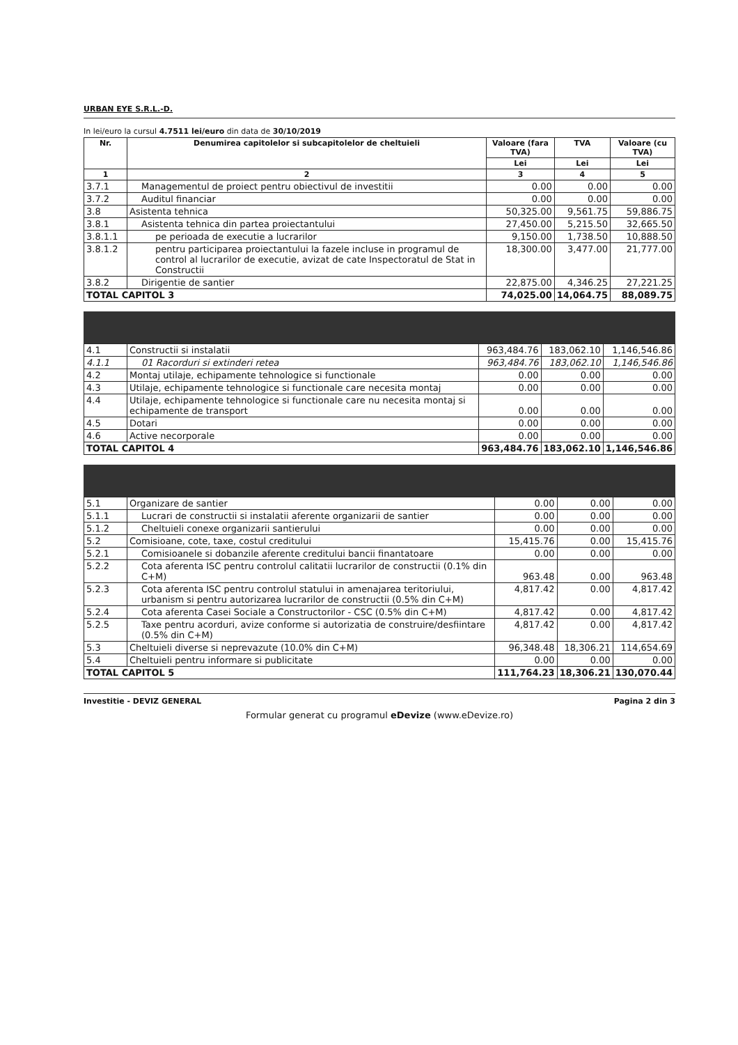URBAN EYE S.R.L.-D.
In lei/euro la cursul 4.7511 lei/euro din data de 30/10/2019
| Nr. | Denumirea capitolelor si subcapitolelor de cheltuieli | Valoare (fara TVA) | TVA | Valoare (cu TVA) |
| --- | --- | --- | --- | --- |
| | | Lei | Lei | Lei |
| 1 | 2 | 3 | 4 | 5 |
| 3.7.1 | Managementul de proiect pentru obiectivul de investitii | 0.00 | 0.00 | 0.00 |
| 3.7.2 | Auditul financiar | 0.00 | 0.00 | 0.00 |
| 3.8 | Asistenta tehnica | 50,325.00 | 9,561.75 | 59,886.75 |
| 3.8.1 | Asistenta tehnica din partea proiectantului | 27,450.00 | 5,215.50 | 32,665.50 |
| 3.8.1.1 | pe perioada de executie a lucrarilor | 9,150.00 | 1,738.50 | 10,888.50 |
| 3.8.1.2 | pentru participarea proiectantului la fazele incluse in programul de control al lucrarilor de executie, avizat de cate Inspectoratul de Stat in Constructii | 18,300.00 | 3,477.00 | 21,777.00 |
| 3.8.2 | Dirigentie de santier | 22,875.00 | 4,346.25 | 27,221.25 |
| TOTAL CAPITOL 3 | | 74,025.00 | 14,064.75 | 88,089.75 |
| 4.1 | Constructii si instalatii | 963,484.76 | 183,062.10 | 1,146,546.86 |
| 4.1.1 | 01 Racorduri si extinderi retea | 963,484.76 | 183,062.10 | 1,146,546.86 |
| 4.2 | Montaj utilaje, echipamente tehnologice si functionale | 0.00 | 0.00 | 0.00 |
| 4.3 | Utilaje, echipamente tehnologice si functionale care necesita montaj | 0.00 | 0.00 | 0.00 |
| 4.4 | Utilaje, echipamente tehnologice si functionale care nu necesita montaj si echipamente de transport | 0.00 | 0.00 | 0.00 |
| 4.5 | Dotari | 0.00 | 0.00 | 0.00 |
| 4.6 | Active necorporale | 0.00 | 0.00 | 0.00 |
| TOTAL CAPITOL 4 | | 963,484.76 | 183,062.10 | 1,146,546.86 |
| 5.1 | Organizare de santier | 0.00 | 0.00 | 0.00 |
| 5.1.1 | Lucrari de constructii si instalatii aferente organizarii de santier | 0.00 | 0.00 | 0.00 |
| 5.1.2 | Cheltuieli conexe organizarii santierului | 0.00 | 0.00 | 0.00 |
| 5.2 | Comisioane, cote, taxe, costul creditului | 15,415.76 | 0.00 | 15,415.76 |
| 5.2.1 | Comisioanele si dobanzile aferente creditului bancii finantatoare | 0.00 | 0.00 | 0.00 |
| 5.2.2 | Cota aferenta ISC pentru controlul calitatii lucrarilor de constructii (0.1% din C+M) | 963.48 | 0.00 | 963.48 |
| 5.2.3 | Cota aferenta ISC pentru controlul statului in amenajarea teritoriului, urbanism si pentru autorizarea lucrarilor de constructii (0.5% din C+M) | 4,817.42 | 0.00 | 4,817.42 |
| 5.2.4 | Cota aferenta Casei Sociale a Constructorilor - CSC (0.5% din C+M) | 4,817.42 | 0.00 | 4,817.42 |
| 5.2.5 | Taxe pentru acorduri, avize conforme si autorizatia de construire/desfiintare (0.5% din C+M) | 4,817.42 | 0.00 | 4,817.42 |
| 5.3 | Cheltuieli diverse si neprevazute (10.0% din C+M) | 96,348.48 | 18,306.21 | 114,654.69 |
| 5.4 | Cheltuieli pentru informare si publicitate | 0.00 | 0.00 | 0.00 |
| TOTAL CAPITOL 5 | | 111,764.23 | 18,306.21 | 130,070.44 |
Investitie - DEVIZ GENERAL Pagina 2 din 3
Formular generat cu programul eDevize (www.eDevize.ro)